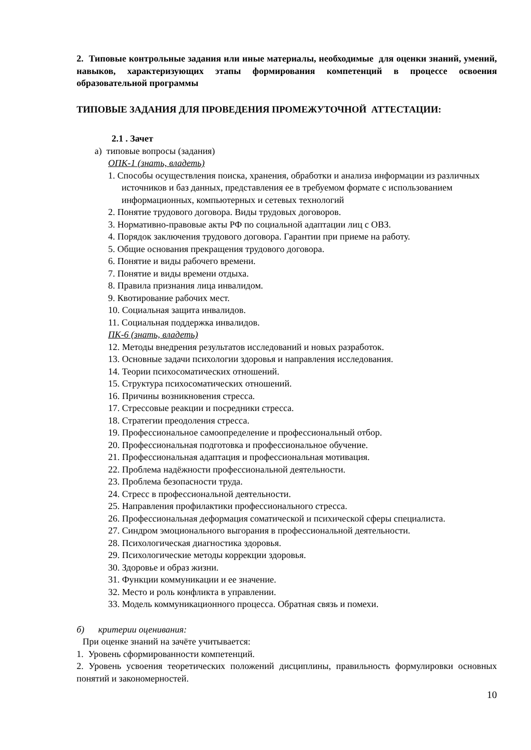2. Типовые контрольные задания или иные материалы, необходимые для оценки знаний, умений, навыков, характеризующих этапы формирования компетенций в процессе освоения образовательной программы
ТИПОВЫЕ ЗАДАНИЯ ДЛЯ ПРОВЕДЕНИЯ ПРОМЕЖУТОЧНОЙ АТТЕСТАЦИИ:
2.1 . Зачет
а) типовые вопросы (задания)
ОПК-1 (знать, владеть)
1. Способы осуществления поиска, хранения, обработки и анализа информации из различных источников и баз данных, представления ее в требуемом формате с использованием информационных, компьютерных и сетевых технологий
2. Понятие трудового договора. Виды трудовых договоров.
3. Нормативно-правовые акты РФ по социальной адаптации лиц с ОВЗ.
4. Порядок заключения трудового договора. Гарантии при приеме на работу.
5. Общие основания прекращения трудового договора.
6. Понятие и виды рабочего времени.
7. Понятие и виды времени отдыха.
8. Правила признания лица инвалидом.
9. Квотирование рабочих мест.
10. Социальная защита инвалидов.
11. Социальная поддержка инвалидов.
ПК-6 (знать, владеть)
12. Методы внедрения результатов исследований и новых разработок.
13. Основные задачи психологии здоровья и направления исследования.
14. Теории психосоматических отношений.
15. Структура психосоматических отношений.
16. Причины возникновения стресса.
17. Стрессовые реакции и посредники стресса.
18. Стратегии преодоления стресса.
19. Профессиональное самоопределение и профессиональный отбор.
20. Профессиональная подготовка и профессиональное обучение.
21. Профессиональная адаптация и профессиональная мотивация.
22. Проблема надёжности профессиональной деятельности.
23. Проблема безопасности труда.
24. Стресс в профессиональной деятельности.
25. Направления профилактики профессионального стресса.
26. Профессиональная деформация соматической и психической сферы специалиста.
27. Синдром эмоционального выгорания в профессиональной деятельности.
28. Психологическая диагностика здоровья.
29. Психологические методы коррекции здоровья.
30. Здоровье и образ жизни.
31. Функции коммуникации и ее значение.
32. Место и роль конфликта в управлении.
33. Модель коммуникационного процесса. Обратная связь и помехи.
б) критерии оценивания:
При оценке знаний на зачёте учитывается:
1. Уровень сформированности компетенций.
2. Уровень усвоения теоретических положений дисциплины, правильность формулировки основных понятий и закономерностей.
10